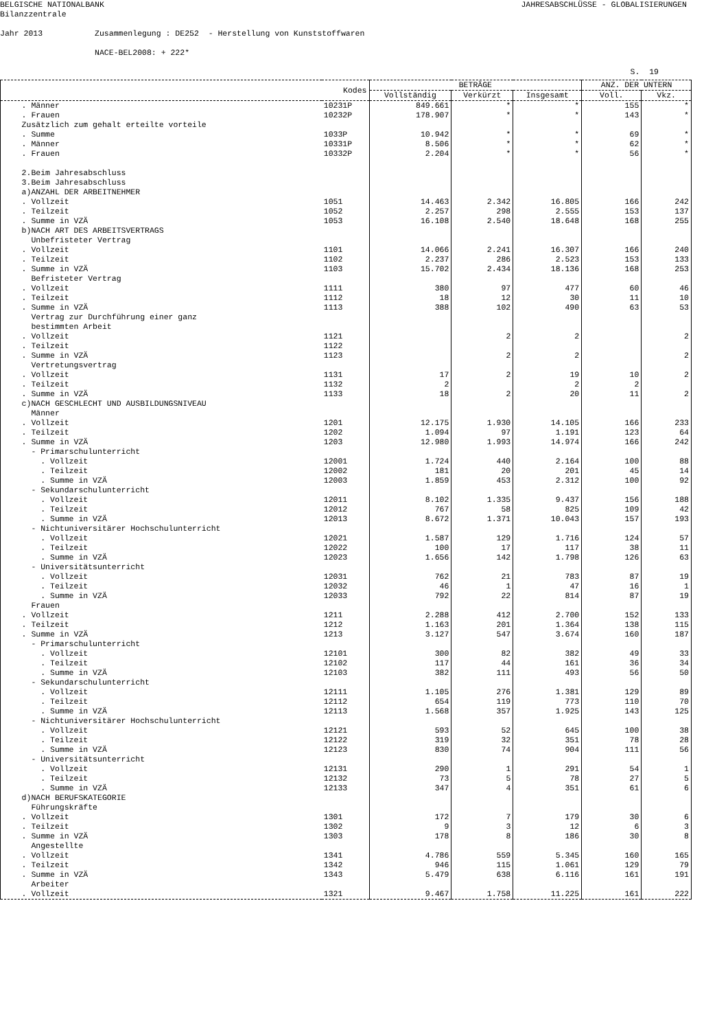BELGISCHE NATIONALBANK JAHRESABSCHLÜSSE - GLOBALISIERUNGEN
Bilanzzentrale
Jahr 2013 Zusammenlegung : DE252 - Herstellung von Kunststoffwaren
NACE-BEL2008: + 222*
S. 19
| Kodes | | BETRÄGE | | | ANZ. DER UNTERN | |
| --- | --- | --- | --- | --- | --- | --- |
| | | Vollständig | Verkürzt | Insgesamt | Voll. | Vkz. |
| . Männer | 10231P | 849.661 | * | * | 155 | * |
| . Frauen | 10232P | 178.907 | * | * | 143 | * |
| Zusätzlich zum gehalt erteilte vorteile | | | | | | |
| . Summe | 1033P | 10.942 | * | * | 69 | * |
| . Männer | 10331P | 8.506 | * | * | 62 | * |
| . Frauen | 10332P | 2.204 | * | * | 56 | * |
| 2.Beim Jahresabschluss | | | | | | |
| 3.Beim Jahresabschluss | | | | | | |
| a)ANZAHL DER ARBEITNEHMER | | | | | | |
| . Vollzeit | 1051 | 14.463 | 2.342 | 16.805 | 166 | 242 |
| . Teilzeit | 1052 | 2.257 | 298 | 2.555 | 153 | 137 |
| . Summe in VZÄ | 1053 | 16.108 | 2.540 | 18.648 | 168 | 255 |
| b)NACH ART DES ARBEITSVERTRAGS | | | | | | |
| Unbefristeter Vertrag | | | | | | |
| . Vollzeit | 1101 | 14.066 | 2.241 | 16.307 | 166 | 240 |
| . Teilzeit | 1102 | 2.237 | 286 | 2.523 | 153 | 133 |
| . Summe in VZÄ | 1103 | 15.702 | 2.434 | 18.136 | 168 | 253 |
| Befristeter Vertrag | | | | | | |
| . Vollzeit | 1111 | 380 | 97 | 477 | 60 | 46 |
| . Teilzeit | 1112 | 18 | 12 | 30 | 11 | 10 |
| . Summe in VZÄ | 1113 | 388 | 102 | 490 | 63 | 53 |
| Vertrag zur Durchführung einer ganz | | | | | | |
| bestimmten Arbeit | | | | | | |
| . Vollzeit | 1121 | | 2 | 2 | | 2 |
| . Teilzeit | 1122 | | | | | |
| . Summe in VZÄ | 1123 | | 2 | 2 | | 2 |
| Vertretungsvertrag | | | | | | |
| . Vollzeit | 1131 | 17 | 2 | 19 | 10 | 2 |
| . Teilzeit | 1132 | 2 | | 2 | 2 | |
| . Summe in VZÄ | 1133 | 18 | 2 | 20 | 11 | 2 |
| c)NACH GESCHLECHT UND AUSBILDUNGSNIVEAU | | | | | | |
| Männer | | | | | | |
| . Vollzeit | 1201 | 12.175 | 1.930 | 14.105 | 166 | 233 |
| . Teilzeit | 1202 | 1.094 | 97 | 1.191 | 123 | 64 |
| . Summe in VZÄ | 1203 | 12.980 | 1.993 | 14.974 | 166 | 242 |
| - Primarschulunterricht | | | | | | |
| . Vollzeit | 12001 | 1.724 | 440 | 2.164 | 100 | 88 |
| . Teilzeit | 12002 | 181 | 20 | 201 | 45 | 14 |
| . Summe in VZÄ | 12003 | 1.859 | 453 | 2.312 | 100 | 92 |
| - Sekundarschulunterricht | | | | | | |
| . Vollzeit | 12011 | 8.102 | 1.335 | 9.437 | 156 | 188 |
| . Teilzeit | 12012 | 767 | 58 | 825 | 109 | 42 |
| . Summe in VZÄ | 12013 | 8.672 | 1.371 | 10.043 | 157 | 193 |
| - Nichtuniversitärer Hochschulunterricht | | | | | | |
| . Vollzeit | 12021 | 1.587 | 129 | 1.716 | 124 | 57 |
| . Teilzeit | 12022 | 100 | 17 | 117 | 38 | 11 |
| . Summe in VZÄ | 12023 | 1.656 | 142 | 1.798 | 126 | 63 |
| - Universitätsunterricht | | | | | | |
| . Vollzeit | 12031 | 762 | 21 | 783 | 87 | 19 |
| . Teilzeit | 12032 | 46 | 1 | 47 | 16 | 1 |
| . Summe in VZÄ | 12033 | 792 | 22 | 814 | 87 | 19 |
| Frauen | | | | | | |
| . Vollzeit | 1211 | 2.288 | 412 | 2.700 | 152 | 133 |
| . Teilzeit | 1212 | 1.163 | 201 | 1.364 | 138 | 115 |
| . Summe in VZÄ | 1213 | 3.127 | 547 | 3.674 | 160 | 187 |
| - Primarschulunterricht | | | | | | |
| . Vollzeit | 12101 | 300 | 82 | 382 | 49 | 33 |
| . Teilzeit | 12102 | 117 | 44 | 161 | 36 | 34 |
| . Summe in VZÄ | 12103 | 382 | 111 | 493 | 56 | 50 |
| - Sekundarschulunterricht | | | | | | |
| . Vollzeit | 12111 | 1.105 | 276 | 1.381 | 129 | 89 |
| . Teilzeit | 12112 | 654 | 119 | 773 | 110 | 70 |
| . Summe in VZÄ | 12113 | 1.568 | 357 | 1.925 | 143 | 125 |
| - Nichtuniversitärer Hochschulunterricht | | | | | | |
| . Vollzeit | 12121 | 593 | 52 | 645 | 100 | 38 |
| . Teilzeit | 12122 | 319 | 32 | 351 | 78 | 28 |
| . Summe in VZÄ | 12123 | 830 | 74 | 904 | 111 | 56 |
| - Universitätsunterricht | | | | | | |
| . Vollzeit | 12131 | 290 | 1 | 291 | 54 | 1 |
| . Teilzeit | 12132 | 73 | 5 | 78 | 27 | 5 |
| . Summe in VZÄ | 12133 | 347 | 4 | 351 | 61 | 6 |
| d)NACH BERUFSKATEGORIE | | | | | | |
| Führungskräfte | | | | | | |
| . Vollzeit | 1301 | 172 | 7 | 179 | 30 | 6 |
| . Teilzeit | 1302 | 9 | 3 | 12 | 6 | 3 |
| . Summe in VZÄ | 1303 | 178 | 8 | 186 | 30 | 8 |
| Angestellte | | | | | | |
| . Vollzeit | 1341 | 4.786 | 559 | 5.345 | 160 | 165 |
| . Teilzeit | 1342 | 946 | 115 | 1.061 | 129 | 79 |
| . Summe in VZÄ | 1343 | 5.479 | 638 | 6.116 | 161 | 191 |
| Arbeiter | | | | | | |
| . Vollzeit | 1321 | 9.467 | 1.758 | 11.225 | 161 | 222 |